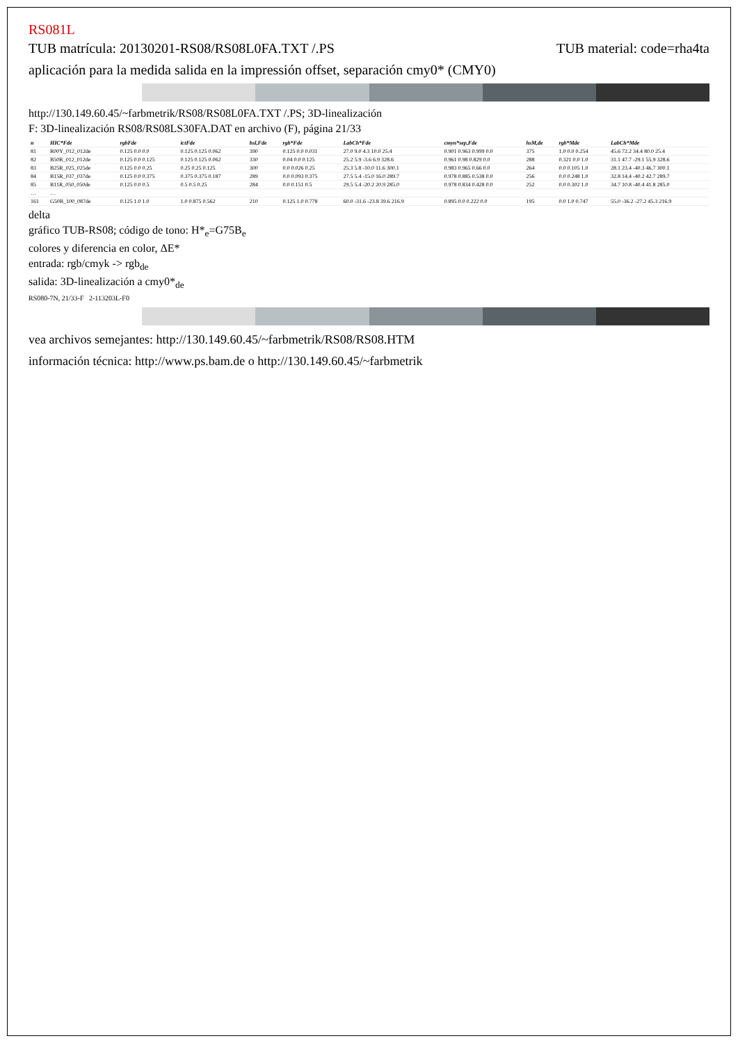RS081L
TUB matrícula: 20130201-RS08/RS08L0FA.TXT /.PS
TUB material: code=rha4ta
aplicación para la medida salida en la impressión offset, separación cmy0* (CMY0)
http://130.149.60.45/~farbmetrik/RS08/RS08L0FA.TXT /.PS; 3D-linealización
F: 3D-linealización RS08/RS08LS30FA.DAT en archivo (F), página 21/33
| n | HIC*Fde | rgbFde | ictFde | hsl,Fde | rgb*Fde | LabCh*Fde | cmyn*sep,Fde | hsM,de | rgb*Mde | LabCh*Mde |
| --- | --- | --- | --- | --- | --- | --- | --- | --- | --- | --- |
| 81 | R00Y_012_012de | 0.125 0.0 0.0 | 0.125 0.125 0.062 | 390 | 0.125 0.0 0.031 | 27.0 9.0 4.3 10.0 25.4 | 0.901 0.963 0.999 0.0 | 375 | 1.0 0.0 0.254 | 45.6 72.2 34.4 80.0 25.4 |
| 82 | B50R_012_012de | 0.125 0.0 0.125 | 0.125 0.125 0.062 | 330 | 0.04 0.0 0.125 | 25.2 5.9 -3.6 6.9 328.6 | 0.961 0.98 0.829 0.0 | 288 | 0.321 0.0 1.0 | 31.1 47.7 -29.1 55.9 328.6 |
| 83 | B25R_025_025de | 0.125 0.0 0.25 | 0.25 0.25 0.125 | 300 | 0.0 0.026 0.25 | 25.3 5.8 -10.0 11.6 300.1 | 0.983 0.965 0.66 0.0 | 264 | 0.0 0.105 1.0 | 28.1 23.4 -40.3 46.7 300.1 |
| 84 | B15R_037_037de | 0.125 0.0 0.375 | 0.375 0.375 0.187 | 289 | 0.0 0.093 0.375 | 27.5 5.4 -15.0 16.0 289.7 | 0.978 0.885 0.538 0.0 | 256 | 0.0 0.248 1.0 | 32.8 14.4 -40.2 42.7 289.7 |
| 85 | B11R_050_050de | 0.125 0.0 0.5 | 0.5 0.5 0.25 | 284 | 0.0 0.151 0.5 | 29.5 5.4 -20.2 20.9 285.0 | 0.978 0.834 0.428 0.0 | 252 | 0.0 0.302 1.0 | 34.7 10.8 -40.4 41.8 285.0 |
| … | … | | | | | | | | | |
| 161 | G50B_100_087de | 0.125 1.0 1.0 | 1.0 0.875 0.562 | 210 | 0.125 1.0 0.778 | 60.0 -31.6 -23.8 39.6 216.9 | 0.895 0.0 0.222 0.0 | 195 | 0.0 1.0 0.747 | 55.0 -36.2 -27.2 45.3 216.9 |
delta
gráfico TUB-RS08; código de tono: H*<sub>e</sub>=G75B<sub>e</sub>
colores y diferencia en color, ΔE*
entrada: rgb/cmyk -> rgb<sub>de</sub>
salida: 3D-linealización a cmy0*<sub>de</sub>
RS080-7N, 21/33-F 2-113203L-F0
vea archivos semejantes: http://130.149.60.45/~farbmetrik/RS08/RS08.HTM
información técnica: http://www.ps.bam.de o http://130.149.60.45/~farbmetrik